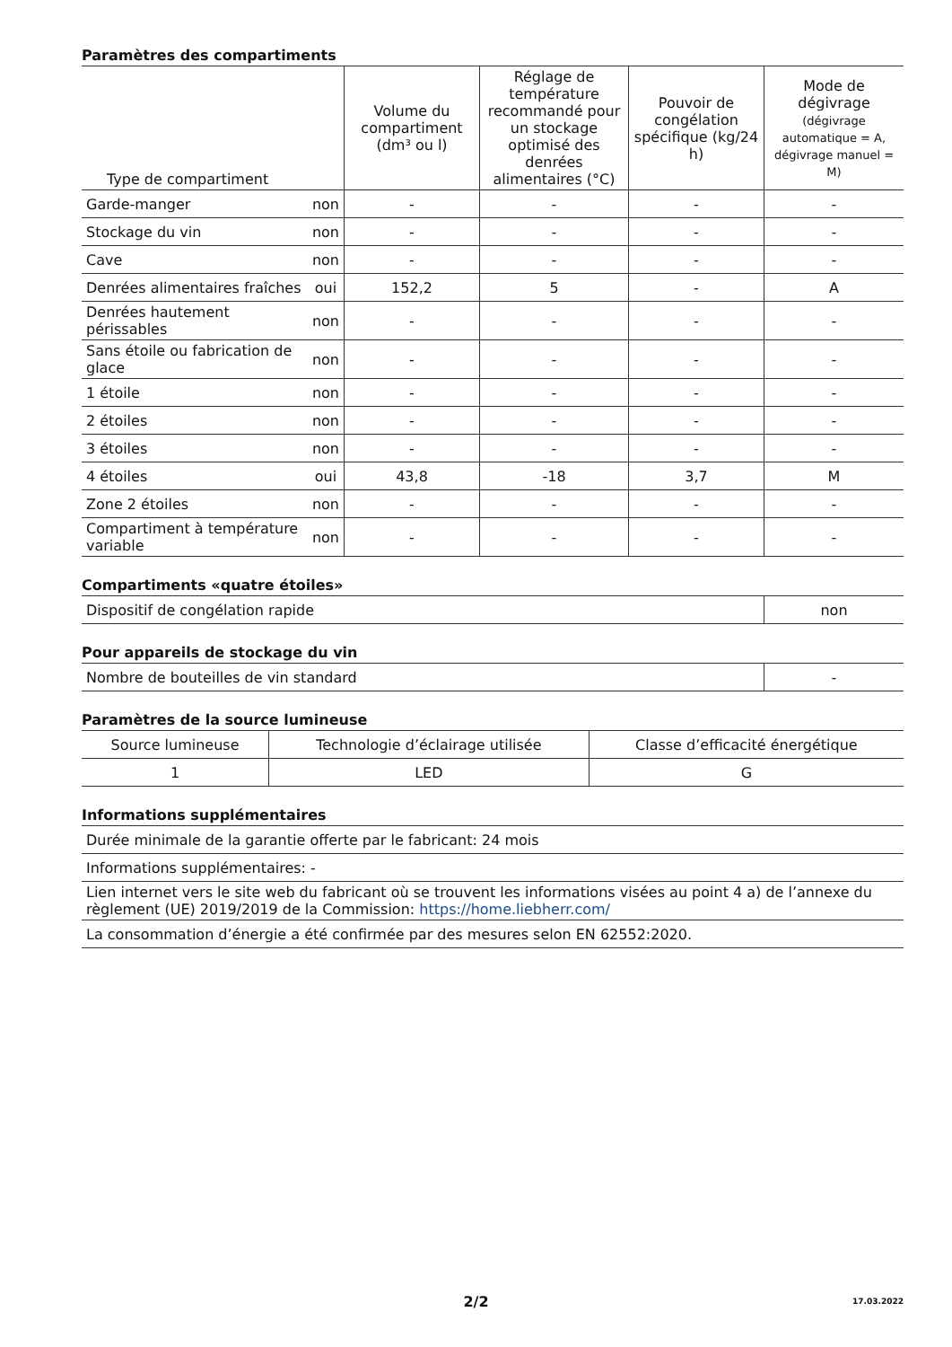Paramètres des compartiments
| Type de compartiment | | Volume du compartiment (dm³ ou l) | Réglage de température recommandé pour un stockage optimisé des denrées alimentaires (°C) | Pouvoir de congélation spécifique (kg/24 h) | Mode de dégivrage (dégivrage automatique = A, dégivrage manuel = M) |
| --- | --- | --- | --- | --- | --- |
| Garde-manger | non | - | - | - | - |
| Stockage du vin | non | - | - | - | - |
| Cave | non | - | - | - | - |
| Denrées alimentaires fraîches | oui | 152,2 | 5 | - | A |
| Denrées hautement périssables | non | - | - | - | - |
| Sans étoile ou fabrication de glace | non | - | - | - | - |
| 1 étoile | non | - | - | - | - |
| 2 étoiles | non | - | - | - | - |
| 3 étoiles | non | - | - | - | - |
| 4 étoiles | oui | 43,8 | -18 | 3,7 | M |
| Zone 2 étoiles | non | - | - | - | - |
| Compartiment à température variable | non | - | - | - | - |
Compartiments «quatre étoiles»
| Dispositif de congélation rapide | non |
Pour appareils de stockage du vin
| Nombre de bouteilles de vin standard | - |
Paramètres de la source lumineuse
| Source lumineuse | Technologie d’éclairage utilisée | Classe d’efficacité énergétique |
| --- | --- | --- |
| 1 | LED | G |
Informations supplémentaires
| Durée minimale de la garantie offerte par le fabricant: 24 mois |
| Informations supplémentaires: - |
| Lien internet vers le site web du fabricant où se trouvent les informations visées au point 4 a) de l’annexe du règlement (UE) 2019/2019 de la Commission: https://home.liebherr.com/ |
| La consommation d’énergie a été confirmée par des mesures selon EN 62552:2020. |
2/2
17.03.2022